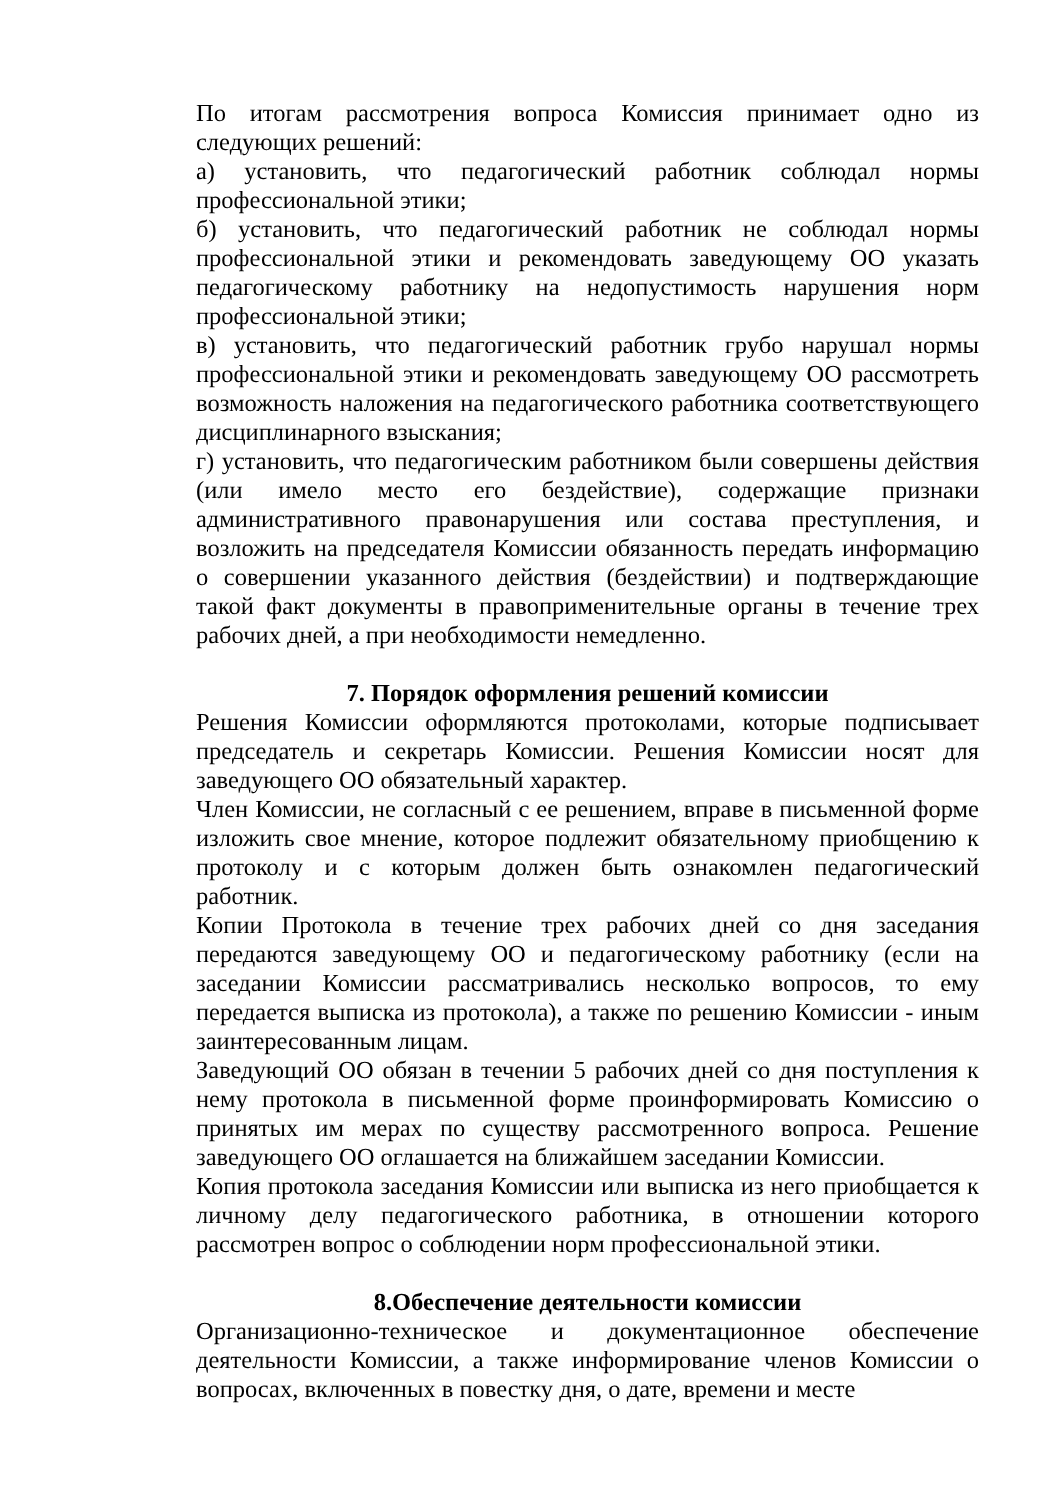По итогам рассмотрения вопроса Комиссия принимает одно из следующих решений:
а) установить, что педагогический работник соблюдал нормы профессиональной этики;
б) установить, что педагогический работник не соблюдал нормы профессиональной этики и рекомендовать заведующему ОО указать педагогическому работнику на недопустимость нарушения норм профессиональной этики;
в) установить, что педагогический работник грубо нарушал нормы профессиональной этики и рекомендовать заведующему ОО рассмотреть возможность наложения на педагогического работника соответствующего дисциплинарного взыскания;
г) установить, что педагогическим работником были совершены действия (или имело место его бездействие), содержащие признаки административного правонарушения или состава преступления, и возложить на председателя Комиссии обязанность передать информацию о совершении указанного действия (бездействии) и подтверждающие такой факт документы в правоприменительные органы в течение трех рабочих дней, а при необходимости немедленно.
7. Порядок оформления решений комиссии
Решения Комиссии оформляются протоколами, которые подписывает председатель и секретарь Комиссии. Решения Комиссии носят для заведующего ОО обязательный характер.
Член Комиссии, не согласный с ее решением, вправе в письменной форме изложить свое мнение, которое подлежит обязательному приобщению к протоколу и с которым должен быть ознакомлен педагогический работник.
Копии Протокола в течение трех рабочих дней со дня заседания передаются заведующему ОО и педагогическому работнику (если на заседании Комиссии рассматривались несколько вопросов, то ему передается выписка из протокола), а также по решению Комиссии - иным заинтересованным лицам.
Заведующий ОО обязан в течении 5 рабочих дней со дня поступления к нему протокола в письменной форме проинформировать Комиссию о принятых им мерах по существу рассмотренного вопроса. Решение заведующего ОО оглашается на ближайшем заседании Комиссии.
Копия протокола заседания Комиссии или выписка из него приобщается к личному делу педагогического работника, в отношении которого рассмотрен вопрос о соблюдении норм профессиональной этики.
8.Обеспечение деятельности комиссии
Организационно-техническое и документационное обеспечение деятельности Комиссии, а также информирование членов Комиссии о вопросах, включенных в повестку дня, о дате, времени и месте